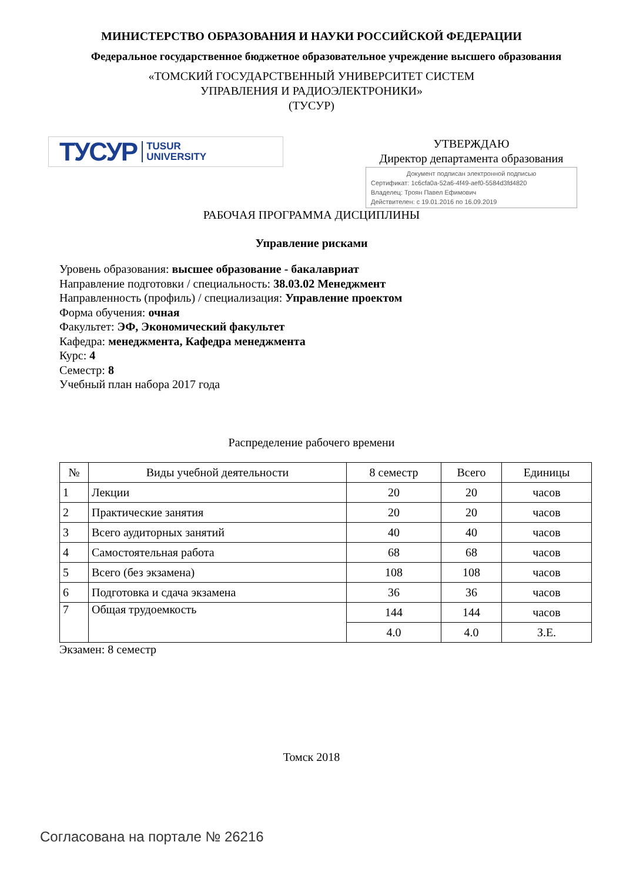МИНИСТЕРСТВО ОБРАЗОВАНИЯ И НАУКИ РОССИЙСКОЙ ФЕДЕРАЦИИ
Федеральное государственное бюджетное образовательное учреждение высшего образования
«ТОМСКИЙ ГОСУДАРСТВЕННЫЙ УНИВЕРСИТЕТ СИСТЕМ
УПРАВЛЕНИЯ И РАДИОЭЛЕКТРОНИКИ»
(ТУСУР)
ТУСУР TUSUR
UNIVERSITY
УТВЕРЖДАЮ
Директор департамента образования
Документ подписан электронной подписью
Сертификат: 1c6cfa0a-52a6-4f49-aef0-5584d3fd4820
Владелец: Троян Павел Ефимович
Действителен: с 19.01.2016 по 16.09.2019
РАБОЧАЯ ПРОГРАММА ДИСЦИПЛИНЫ
Управление рисками
Уровень образования: высшее образование - бакалавриат
Направление подготовки / специальность: 38.03.02 Менеджмент
Направленность (профиль) / специализация: Управление проектом
Форма обучения: очная
Факультет: ЭФ, Экономический факультет
Кафедра: менеджмента, Кафедра менеджмента
Курс: 4
Семестр: 8
Учебный план набора 2017 года
Распределение рабочего времени
| № | Виды учебной деятельности | 8 семестр | Всего | Единицы |
| --- | --- | --- | --- | --- |
| 1 | Лекции | 20 | 20 | часов |
| 2 | Практические занятия | 20 | 20 | часов |
| 3 | Всего аудиторных занятий | 40 | 40 | часов |
| 4 | Самостоятельная работа | 68 | 68 | часов |
| 5 | Всего (без экзамена) | 108 | 108 | часов |
| 6 | Подготовка и сдача экзамена | 36 | 36 | часов |
| 7 | Общая трудоемкость | 144 | 144 | часов |
| | | 4.0 | 4.0 | З.Е. |
Экзамен: 8 семестр
Томск 2018
Согласована на портале № 26216